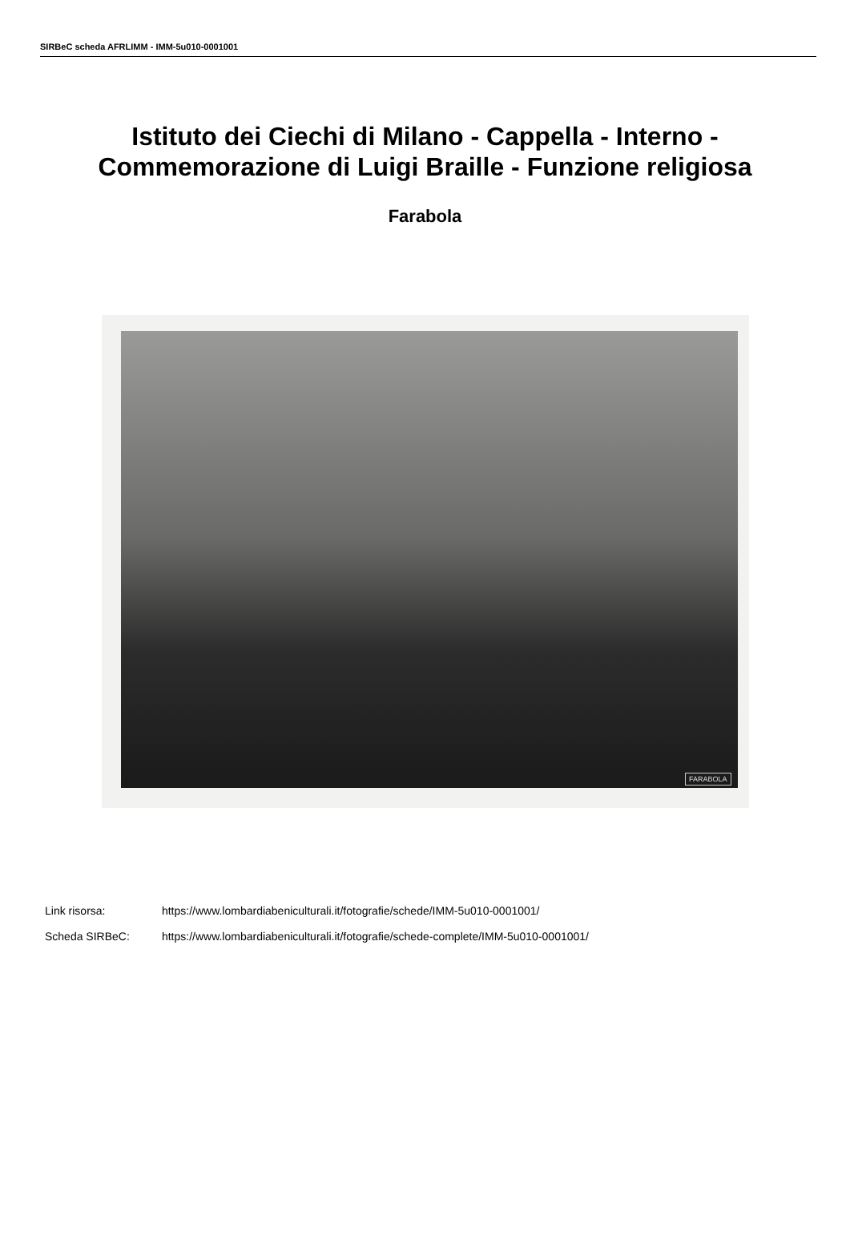SIRBeC scheda AFRLIMM - IMM-5u010-0001001
Istituto dei Ciechi di Milano - Cappella - Interno - Commemorazione di Luigi Braille - Funzione religiosa
Farabola
FARABOLA
Link risorsa: https://www.lombardiabeniculturali.it/fotografie/schede/IMM-5u010-0001001/
Scheda SIRBeC: https://www.lombardiabeniculturali.it/fotografie/schede-complete/IMM-5u010-0001001/